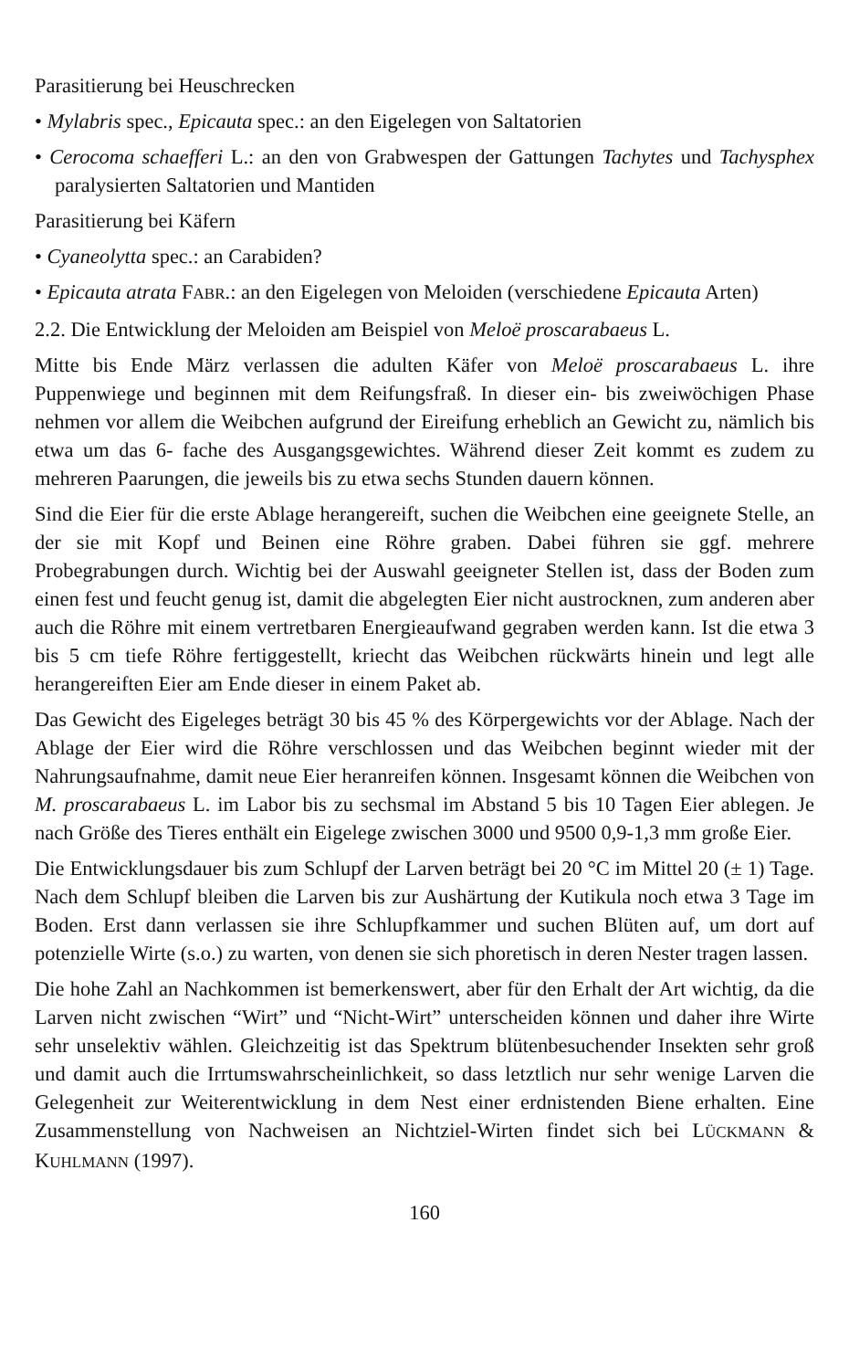Parasitierung bei Heuschrecken
• Mylabris spec., Epicauta spec.: an den Eigelegen von Saltatorien
• Cerocoma schaefferi L.: an den von Grabwespen der Gattungen Tachytes und Tachysphex paralysierten Saltatorien und Mantiden
Parasitierung bei Käfern
• Cyaneolytta spec.: an Carabiden?
• Epicauta atrata FABR.: an den Eigelegen von Meloiden (verschiedene Epicauta Arten)
2.2. Die Entwicklung der Meloiden am Beispiel von Meloë proscarabaeus L.
Mitte bis Ende März verlassen die adulten Käfer von Meloë proscarabaeus L. ihre Puppenwiege und beginnen mit dem Reifungsfraß. In dieser ein- bis zweiwöchigen Phase nehmen vor allem die Weibchen aufgrund der Eireifung erheblich an Gewicht zu, nämlich bis etwa um das 6- fache des Ausgangsgewichtes. Während dieser Zeit kommt es zudem zu mehreren Paarungen, die jeweils bis zu etwa sechs Stunden dauern können.
Sind die Eier für die erste Ablage herangereift, suchen die Weibchen eine geeignete Stelle, an der sie mit Kopf und Beinen eine Röhre graben. Dabei führen sie ggf. mehrere Probegrabungen durch. Wichtig bei der Auswahl geeigneter Stellen ist, dass der Boden zum einen fest und feucht genug ist, damit die abgelegten Eier nicht austrocknen, zum anderen aber auch die Röhre mit einem vertretbaren Energieaufwand gegraben werden kann. Ist die etwa 3 bis 5 cm tiefe Röhre fertiggestellt, kriecht das Weibchen rückwärts hinein und legt alle herangereiften Eier am Ende dieser in einem Paket ab.
Das Gewicht des Eigeleges beträgt 30 bis 45 % des Körpergewichts vor der Ablage. Nach der Ablage der Eier wird die Röhre verschlossen und das Weibchen beginnt wieder mit der Nahrungsaufnahme, damit neue Eier heranreifen können. Insgesamt können die Weibchen von M. proscarabaeus L. im Labor bis zu sechsmal im Abstand 5 bis 10 Tagen Eier ablegen. Je nach Größe des Tieres enthält ein Eigelege zwischen 3000 und 9500 0,9-1,3 mm große Eier.
Die Entwicklungsdauer bis zum Schlupf der Larven beträgt bei 20 °C im Mittel 20 (± 1) Tage. Nach dem Schlupf bleiben die Larven bis zur Aushärtung der Kutikula noch etwa 3 Tage im Boden. Erst dann verlassen sie ihre Schlupfkammer und suchen Blüten auf, um dort auf potenzielle Wirte (s.o.) zu warten, von denen sie sich phoretisch in deren Nester tragen lassen.
Die hohe Zahl an Nachkommen ist bemerkenswert, aber für den Erhalt der Art wichtig, da die Larven nicht zwischen “Wirt” und “Nicht-Wirt” unterscheiden können und daher ihre Wirte sehr unselektiv wählen. Gleichzeitig ist das Spektrum blütenbesuchender Insekten sehr groß und damit auch die Irrtumswahrscheinlichkeit, so dass letztlich nur sehr wenige Larven die Gelegenheit zur Weiterentwicklung in dem Nest einer erdnistenden Biene erhalten. Eine Zusammenstellung von Nachweisen an Nichtziel-Wirten findet sich bei LÜCKMANN & KUHLMANN (1997).
160